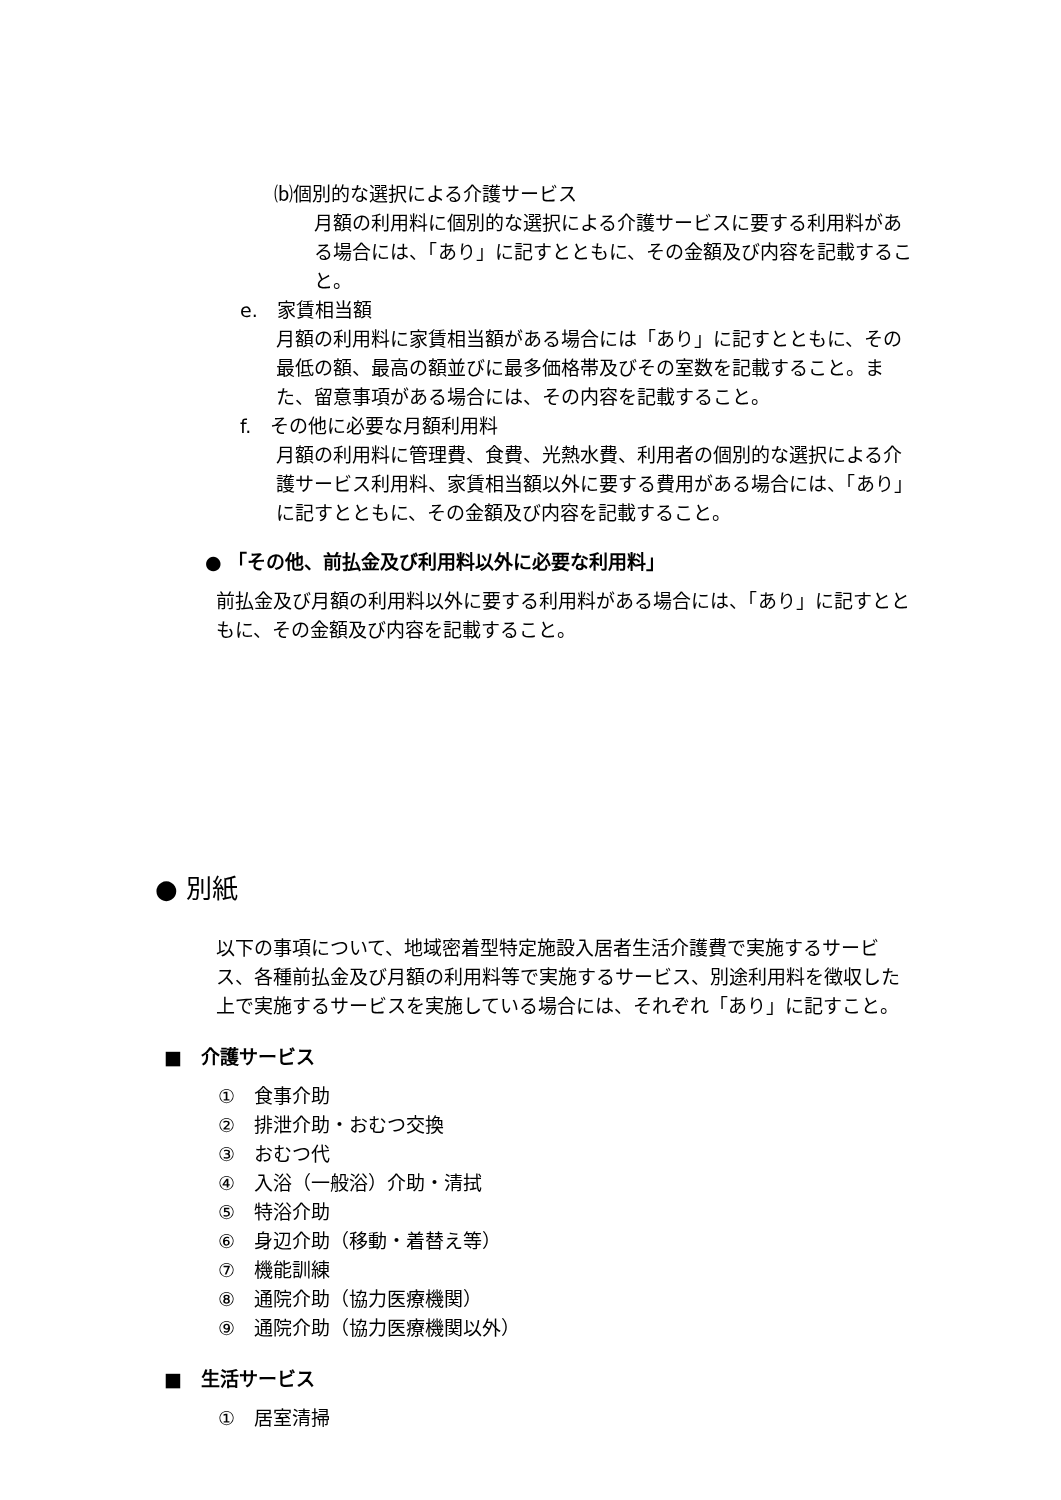⒝個別的な選択による介護サービス
月額の利用料に個別的な選択による介護サービスに要する利用料がある場合には、「あり」に記すとともに、その金額及び内容を記載すること。
e.　家賃相当額
月額の利用料に家賃相当額がある場合には「あり」に記すとともに、その最低の額、最高の額並びに最多価格帯及びその室数を記載すること。また、留意事項がある場合には、その内容を記載すること。
f.　その他に必要な月額利用料
月額の利用料に管理費、食費、光熱水費、利用者の個別的な選択による介護サービス利用料、家賃相当額以外に要する費用がある場合には、「あり」に記すとともに、その金額及び内容を記載すること。
● 「その他、前払金及び利用料以外に必要な利用料」
前払金及び月額の利用料以外に要する利用料がある場合には、「あり」に記すとともに、その金額及び内容を記載すること。
● 別紙
以下の事項について、地域密着型特定施設入居者生活介護費で実施するサービス、各種前払金及び月額の利用料等で実施するサービス、別途利用料を徴収した上で実施するサービスを実施している場合には、それぞれ「あり」に記すこと。
■　介護サービス
①　食事介助
②　排泄介助・おむつ交換
③　おむつ代
④　入浴（一般浴）介助・清拭
⑤　特浴介助
⑥　身辺介助（移動・着替え等）
⑦　機能訓練
⑧　通院介助（協力医療機関）
⑨　通院介助（協力医療機関以外）
■　生活サービス
①　居室清掃